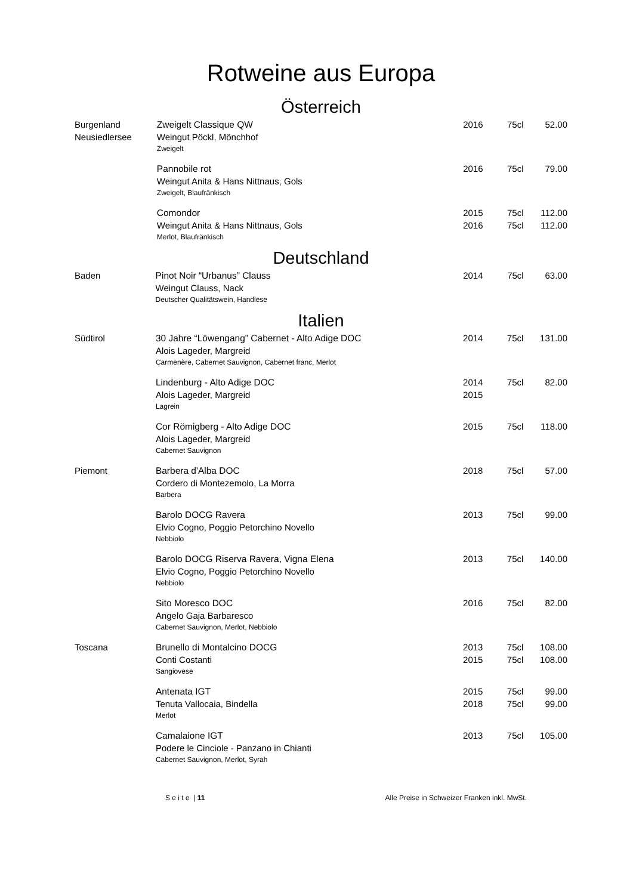Rotweine aus Europa
Österreich
| Burgenland | Zweigelt Classique QW | 2016 | 75cl | 52.00 |
| Neusiedlersee | Weingut Pöckl, Mönchhof | | | |
| | Zweigelt | | | |
| | Pannobile rot | 2016 | 75cl | 79.00 |
| | Weingut Anita & Hans Nittnaus, Gols | | | |
| | Zweigelt, Blaufränkisch | | | |
| | Comondor | 2015 | 75cl | 112.00 |
| | Weingut Anita & Hans Nittnaus, Gols | 2016 | 75cl | 112.00 |
| | Merlot, Blaufränkisch | | | |
Deutschland
| Baden | Pinot Noir “Urbanus” Clauss | 2014 | 75cl | 63.00 |
| | Weingut Clauss, Nack | | | |
| | Deutscher Qualitätswein, Handlese | | | |
Italien
| Südtirol | 30 Jahre “Löwengang” Cabernet - Alto Adige DOC | 2014 | 75cl | 131.00 |
| | Alois Lageder, Margreid | | | |
| | Carmenère, Cabernet Sauvignon, Cabernet franc, Merlot | | | |
| | Lindenburg - Alto Adige DOC | 2014 | 75cl | 82.00 |
| | Alois Lageder, Margreid | 2015 | | |
| | Lagrein | | | |
| | Cor Römigberg - Alto Adige DOC | 2015 | 75cl | 118.00 |
| | Alois Lageder, Margreid | | | |
| | Cabernet Sauvignon | | | |
| Piemont | Barbera d'Alba DOC | 2018 | 75cl | 57.00 |
| | Cordero di Montezemolo, La Morra | | | |
| | Barbera | | | |
| | Barolo DOCG Ravera | 2013 | 75cl | 99.00 |
| | Elvio Cogno, Poggio Petorchino Novello | | | |
| | Nebbiolo | | | |
| | Barolo DOCG Riserva Ravera, Vigna Elena | 2013 | 75cl | 140.00 |
| | Elvio Cogno, Poggio Petorchino Novello | | | |
| | Nebbiolo | | | |
| | Sito Moresco DOC | 2016 | 75cl | 82.00 |
| | Angelo Gaja Barbaresco | | | |
| | Cabernet Sauvignon, Merlot, Nebbiolo | | | |
| Toscana | Brunello di Montalcino DOCG | 2013 | 75cl | 108.00 |
| | Conti Costanti | 2015 | 75cl | 108.00 |
| | Sangiovese | | | |
| | Antenata IGT | 2015 | 75cl | 99.00 |
| | Tenuta Vallocaia, Bindella | 2018 | 75cl | 99.00 |
| | Merlot | | | |
| | Camalaione IGT | 2013 | 75cl | 105.00 |
| | Podere le Cinciole - Panzano in Chianti | | | |
| | Cabernet Sauvignon, Merlot, Syrah | | | |
S e i t e | 11 Alle Preise in Schweizer Franken inkl. MwSt.